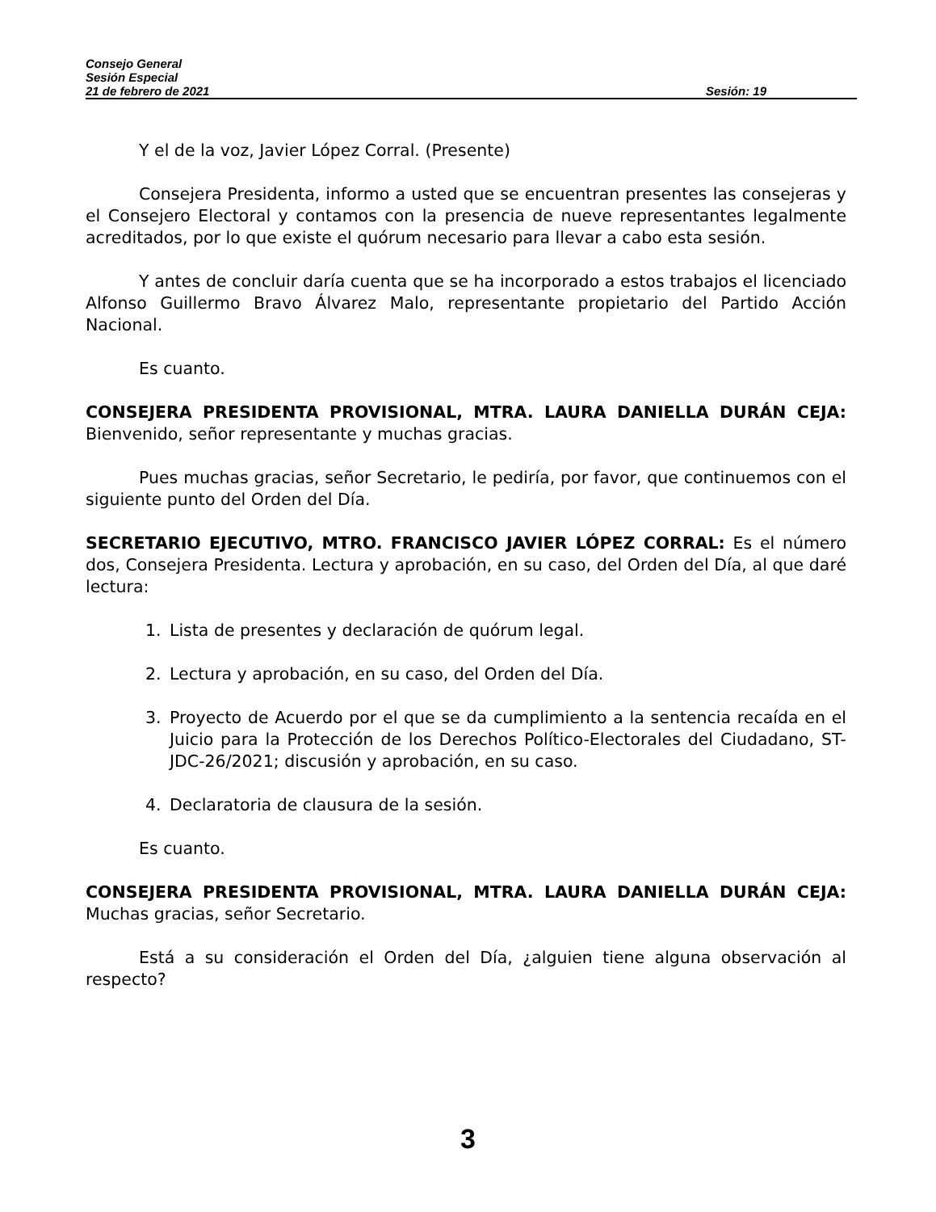Consejo General
Sesión Especial
21 de febrero de 2021 Sesión: 19
Y el de la voz, Javier López Corral. (Presente)
Consejera Presidenta, informo a usted que se encuentran presentes las consejeras y el Consejero Electoral y contamos con la presencia de nueve representantes legalmente acreditados, por lo que existe el quórum necesario para llevar a cabo esta sesión.
Y antes de concluir daría cuenta que se ha incorporado a estos trabajos el licenciado Alfonso Guillermo Bravo Álvarez Malo, representante propietario del Partido Acción Nacional.
Es cuanto.
CONSEJERA PRESIDENTA PROVISIONAL, MTRA. LAURA DANIELLA DURÁN CEJA: Bienvenido, señor representante y muchas gracias.
Pues muchas gracias, señor Secretario, le pediría, por favor, que continuemos con el siguiente punto del Orden del Día.
SECRETARIO EJECUTIVO, MTRO. FRANCISCO JAVIER LÓPEZ CORRAL: Es el número dos, Consejera Presidenta. Lectura y aprobación, en su caso, del Orden del Día, al que daré lectura:
1. Lista de presentes y declaración de quórum legal.
2. Lectura y aprobación, en su caso, del Orden del Día.
3. Proyecto de Acuerdo por el que se da cumplimiento a la sentencia recaída en el Juicio para la Protección de los Derechos Político-Electorales del Ciudadano, ST-JDC-26/2021; discusión y aprobación, en su caso.
4. Declaratoria de clausura de la sesión.
Es cuanto.
CONSEJERA PRESIDENTA PROVISIONAL, MTRA. LAURA DANIELLA DURÁN CEJA: Muchas gracias, señor Secretario.
Está a su consideración el Orden del Día, ¿alguien tiene alguna observación al respecto?
3